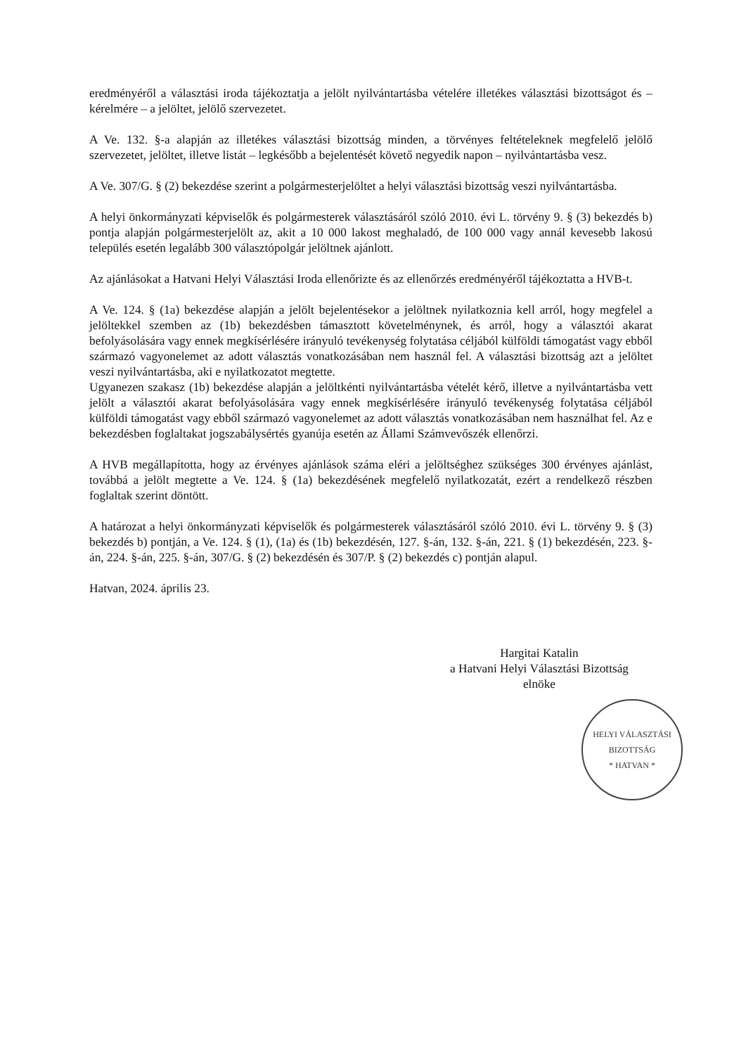eredményéről a választási iroda tájékoztatja a jelölt nyilvántartásba vételére illetékes választási bizottságot és – kérelmére – a jelöltet, jelölő szervezetet.
A Ve. 132. §-a alapján az illetékes választási bizottság minden, a törvényes feltételeknek megfelelő jelölő szervezetet, jelöltet, illetve listát – legkésőbb a bejelentését követő negyedik napon – nyilvántartásba vesz.
A Ve. 307/G. § (2) bekezdése szerint a polgármesterjelöltet a helyi választási bizottság veszi nyilvántartásba.
A helyi önkormányzati képviselők és polgármesterek választásáról szóló 2010. évi L. törvény 9. § (3) bekezdés b) pontja alapján polgármesterjelölt az, akit a 10 000 lakost meghaladó, de 100 000 vagy annál kevesebb lakosú település esetén legalább 300 választópolgár jelöltnek ajánlott.
Az ajánlásokat a Hatvani Helyi Választási Iroda ellenőrizte és az ellenőrzés eredményéről tájékoztatta a HVB-t.
A Ve. 124. § (1a) bekezdése alapján a jelölt bejelentésekor a jelöltnek nyilatkoznia kell arról, hogy megfelel a jelöltekkel szemben az (1b) bekezdésben támasztott követelménynek, és arról, hogy a választói akarat befolyásolására vagy ennek megkísérlésére irányuló tevékenység folytatása céljából külföldi támogatást vagy ebből származó vagyonelemet az adott választás vonatkozásában nem használ fel. A választási bizottság azt a jelöltet veszi nyilvántartásba, aki e nyilatkozatot megtette.
Ugyanezen szakasz (1b) bekezdése alapján a jelöltkénti nyilvántartásba vételét kérő, illetve a nyilvántartásba vett jelölt a választói akarat befolyásolására vagy ennek megkísérlésére irányuló tevékenység folytatása céljából külföldi támogatást vagy ebből származó vagyonelemet az adott választás vonatkozásában nem használhat fel. Az e bekezdésben foglaltakat jogszabálysértés gyanúja esetén az Állami Számvevőszék ellenőrzi.
A HVB megállapította, hogy az érvényes ajánlások száma eléri a jelöltséghez szükséges 300 érvényes ajánlást, továbbá a jelölt megtette a Ve. 124. § (1a) bekezdésének megfelelő nyilatkozatát, ezért a rendelkező részben foglaltak szerint döntött.
A határozat a helyi önkormányzati képviselők és polgármesterek választásáról szóló 2010. évi L. törvény 9. § (3) bekezdés b) pontján, a Ve. 124. § (1), (1a) és (1b) bekezdésén, 127. §-án, 132. §-án, 221. § (1) bekezdésén, 223. §-án, 224. §-án, 225. §-án, 307/G. § (2) bekezdésén és 307/P. § (2) bekezdés c) pontján alapul.
Hatvan, 2024. április 23.
Hargitai Katalin
a Hatvani Helyi Választási Bizottság
elnöke
HELYI VÁLASZTÁSI BIZOTTSÁG
* HATVAN *